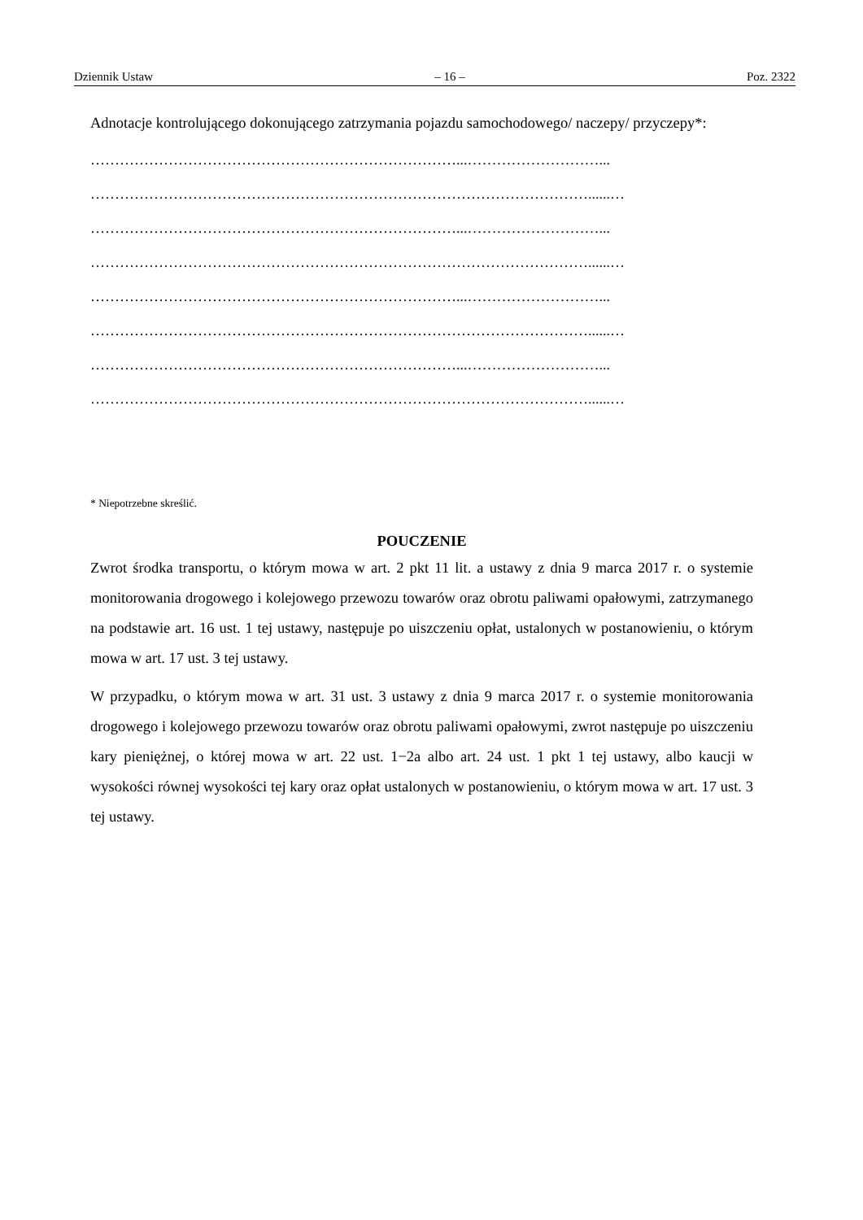Dziennik Ustaw – 16 – Poz. 2322
Adnotacje kontrolującego dokonującego zatrzymania pojazdu samochodowego/ naczepy/ przyczepy*:
…………………………………………………………………...………………………...
…………………………………………………………………………………………......…
…………………………………………………………………...………………………...
…………………………………………………………………………………………......…
…………………………………………………………………...………………………...
…………………………………………………………………………………………......…
…………………………………………………………………...………………………...
…………………………………………………………………………………………......…
* Niepotrzebne skreślić.
POUCZENIE
Zwrot środka transportu, o którym mowa w art. 2 pkt 11 lit. a ustawy z dnia 9 marca 2017 r. o systemie monitorowania drogowego i kolejowego przewozu towarów oraz obrotu paliwami opałowymi, zatrzymanego na podstawie art. 16 ust. 1 tej ustawy, następuje po uiszczeniu opłat, ustalonych w postanowieniu, o którym mowa w art. 17 ust. 3 tej ustawy.
W przypadku, o którym mowa w art. 31 ust. 3 ustawy z dnia 9 marca 2017 r. o systemie monitorowania drogowego i kolejowego przewozu towarów oraz obrotu paliwami opałowymi, zwrot następuje po uiszczeniu kary pieniężnej, o której mowa w art. 22 ust. 1−2a albo art. 24 ust. 1 pkt 1 tej ustawy, albo kaucji w wysokości równej wysokości tej kary oraz opłat ustalonych w postanowieniu, o którym mowa w art. 17 ust. 3 tej ustawy.